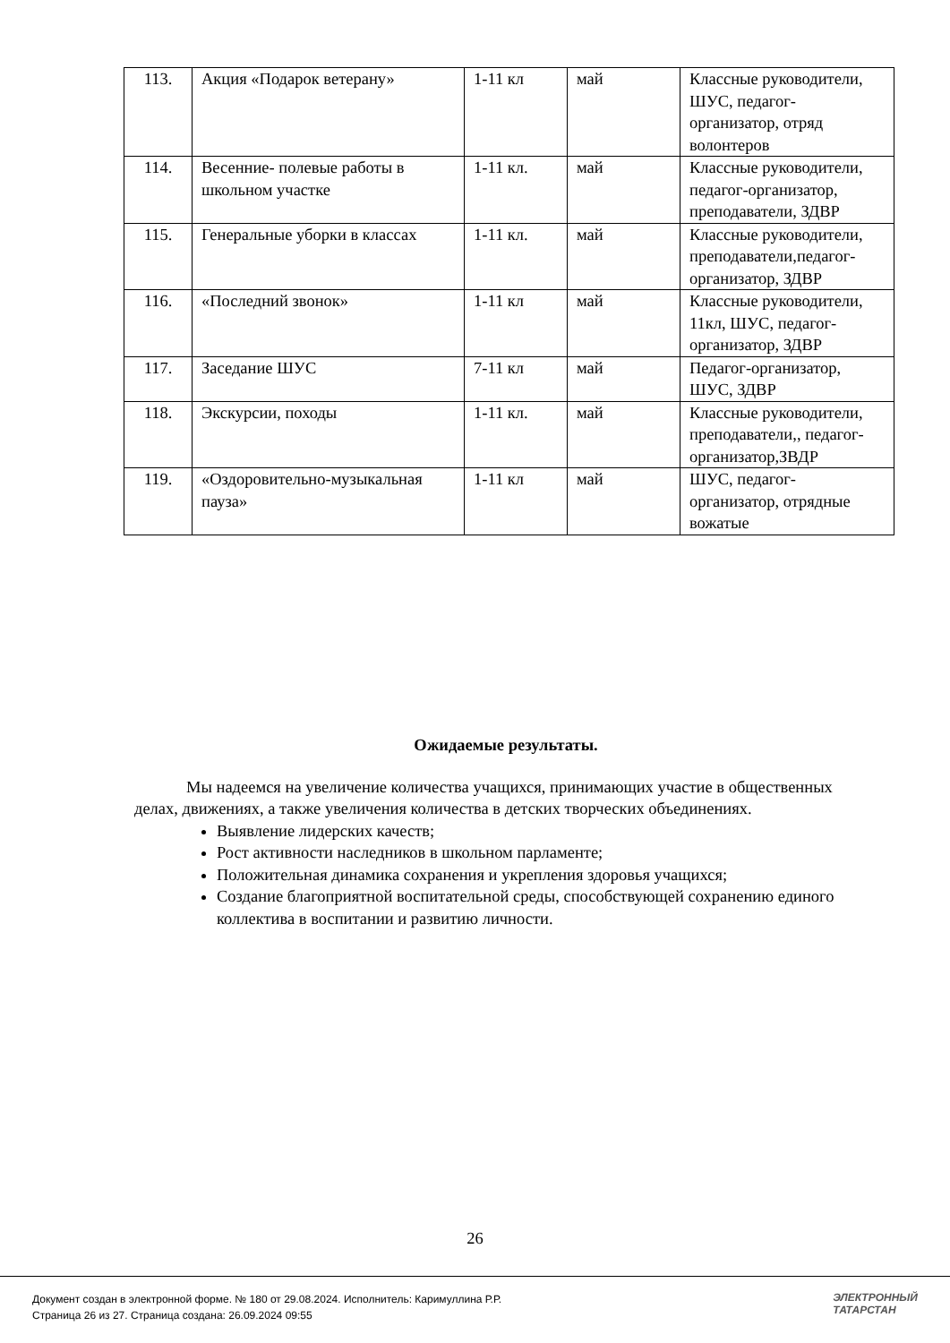| 113. | Акция «Подарок ветерану» | 1-11 кл | май | Классные руководители, ШУС, педагог-организатор, отряд волонтеров |
| 114. | Весенние- полевые работы в школьном участке | 1-11 кл. | май | Классные руководители, педагог-организатор, преподаватели, ЗДВР |
| 115. | Генеральные уборки в классах | 1-11 кл. | май | Классные руководители, преподаватели,педагог-организатор, ЗДВР |
| 116. | «Последний звонок» | 1-11 кл | май | Классные руководители, 11кл, ШУС, педагог-организатор, ЗДВР |
| 117. | Заседание ШУС | 7-11 кл | май | Педагог-организатор, ШУС, ЗДВР |
| 118. | Экскурсии, походы | 1-11 кл. | май | Классные руководители, преподаватели,, педагог-организатор,ЗВДР |
| 119. | «Оздоровительно-музыкальная пауза» | 1-11 кл | май | ШУС, педагог-организатор, отрядные вожатые |
Ожидаемые результаты.
Мы надеемся на увеличение количества учащихся, принимающих участие в общественных делах, движениях, а также увеличения количества в детских творческих объединениях.
Выявление лидерских качеств;
Рост активности наследников в школьном парламенте;
Положительная динамика сохранения и укрепления здоровья учащихся;
Создание благоприятной воспитательной среды, способствующей сохранению единого коллектива в воспитании и развитию личности.
26
Документ создан в электронной форме. № 180 от 29.08.2024. Исполнитель: Каримуллина Р.Р.
Страница 26 из 27. Страница создана: 26.09.2024 09:55
ЭЛЕКТРОННЫЙ
ТАТАРСТАН